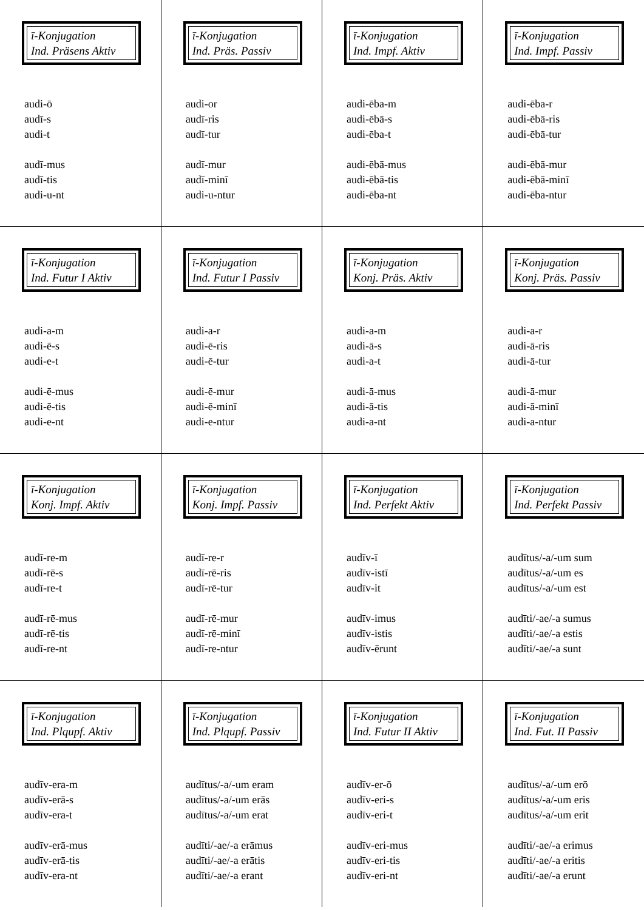| ī-Konjugation Ind. Präsens Aktiv audi-ō audī-s audi-t audī-mus audī-tis audi-u-nt | ī-Konjugation Ind. Präs. Passiv audi-or audī-ris audī-tur audī-mur audī-minī audi-u-ntur | ī-Konjugation Ind. Impf. Aktiv audi-ēba-m audi-ēbā-s audi-ēba-t audi-ēbā-mus audi-ēbā-tis audi-ēba-nt | ī-Konjugation Ind. Impf. Passiv audi-ēba-r audi-ēbā-ris audi-ēbā-tur audi-ēbā-mur audi-ēbā-minī audi-ēba-ntur |
| ī-Konjugation Ind. Futur I Aktiv audi-a-m audi-ē-s audi-e-t audi-ē-mus audi-ē-tis audi-e-nt | ī-Konjugation Ind. Futur I Passiv audi-a-r audi-ē-ris audi-ē-tur audi-ē-mur audi-ē-minī audi-e-ntur | ī-Konjugation Konj. Präs. Aktiv audi-a-m audi-ā-s audi-a-t audi-ā-mus audi-ā-tis audi-a-nt | ī-Konjugation Konj. Präs. Passiv audi-a-r audi-ā-ris audi-ā-tur audi-ā-mur audi-ā-minī audi-a-ntur |
| ī-Konjugation Konj. Impf. Aktiv audī-re-m audī-rē-s audī-re-t audī-rē-mus audī-rē-tis audī-re-nt | ī-Konjugation Konj. Impf. Passiv audī-re-r audī-rē-ris audī-rē-tur audī-rē-mur audī-rē-minī audī-re-ntur | ī-Konjugation Ind. Perfekt Aktiv audīv-ī audīv-istī audīv-it audīv-imus audīv-istis audīv-ērunt | ī-Konjugation Ind. Perfekt Passiv audītus/-a/-um sum audītus/-a/-um es audītus/-a/-um est audīti/-ae/-a sumus audīti/-ae/-a estis audīti/-ae/-a sunt |
| ī-Konjugation Ind. Plqupf. Aktiv audīv-era-m audīv-erā-s audīv-era-t audīv-erā-mus audīv-erā-tis audīv-era-nt | ī-Konjugation Ind. Plqupf. Passiv audītus/-a/-um eram audītus/-a/-um erās audītus/-a/-um erat audīti/-ae/-a erāmus audīti/-ae/-a erātis audīti/-ae/-a erant | ī-Konjugation Ind. Futur II Aktiv audīv-er-ō audīv-eri-s audīv-eri-t audīv-eri-mus audīv-eri-tis audīv-eri-nt | ī-Konjugation Ind. Fut. II Passiv audītus/-a/-um erō audītus/-a/-um eris audītus/-a/-um erit audīti/-ae/-a erimus audīti/-ae/-a eritis audīti/-ae/-a erunt |